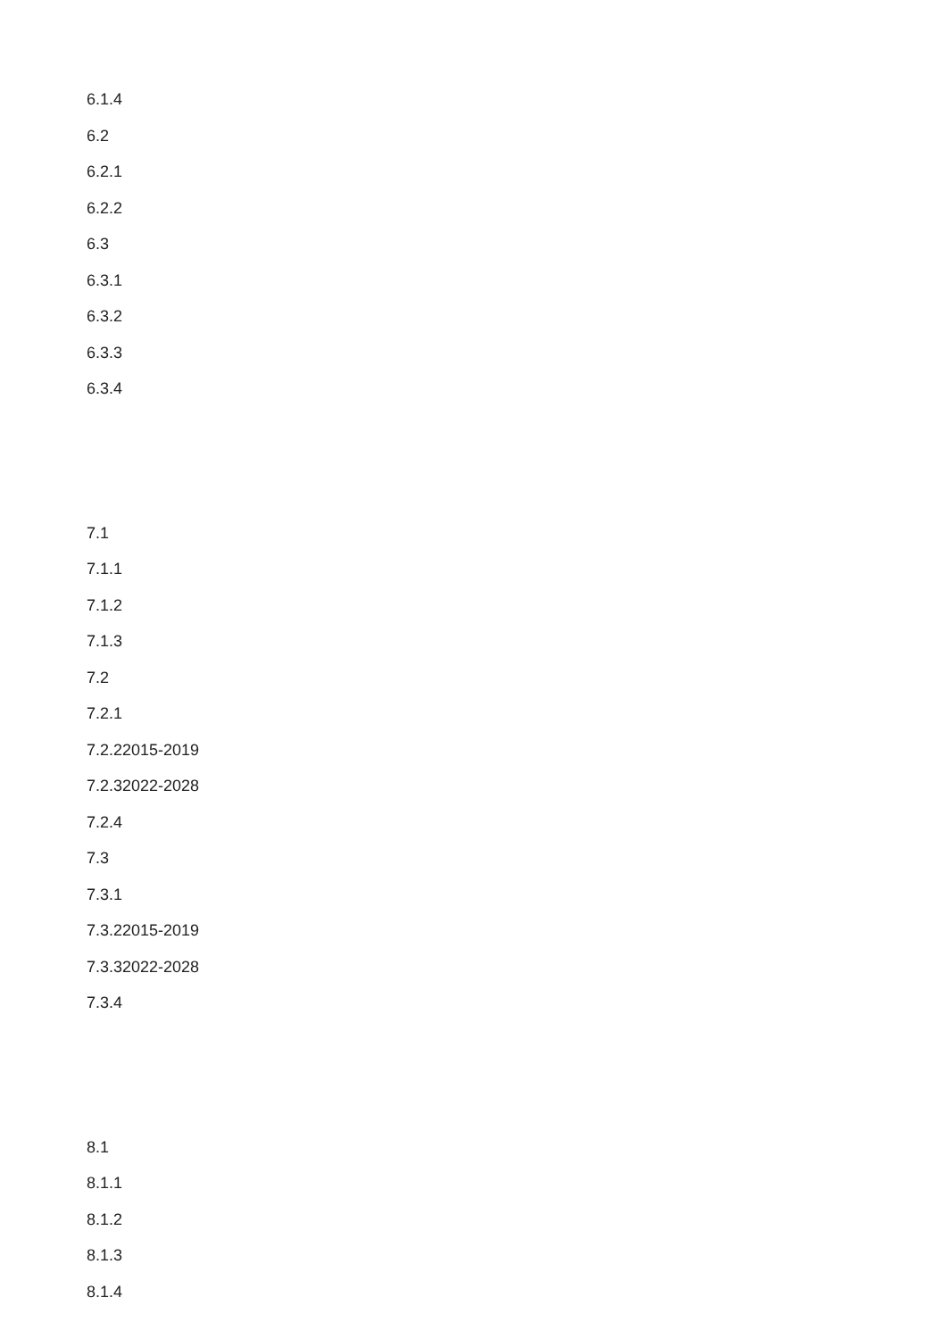6.1.4
6.2
6.2.1
6.2.2
6.3
6.3.1
6.3.2
6.3.3
6.3.4
7.1
7.1.1
7.1.2
7.1.3
7.2
7.2.1
7.2.22015-2019
7.2.32022-2028
7.2.4
7.3
7.3.1
7.3.22015-2019
7.3.32022-2028
7.3.4
8.1
8.1.1
8.1.2
8.1.3
8.1.4